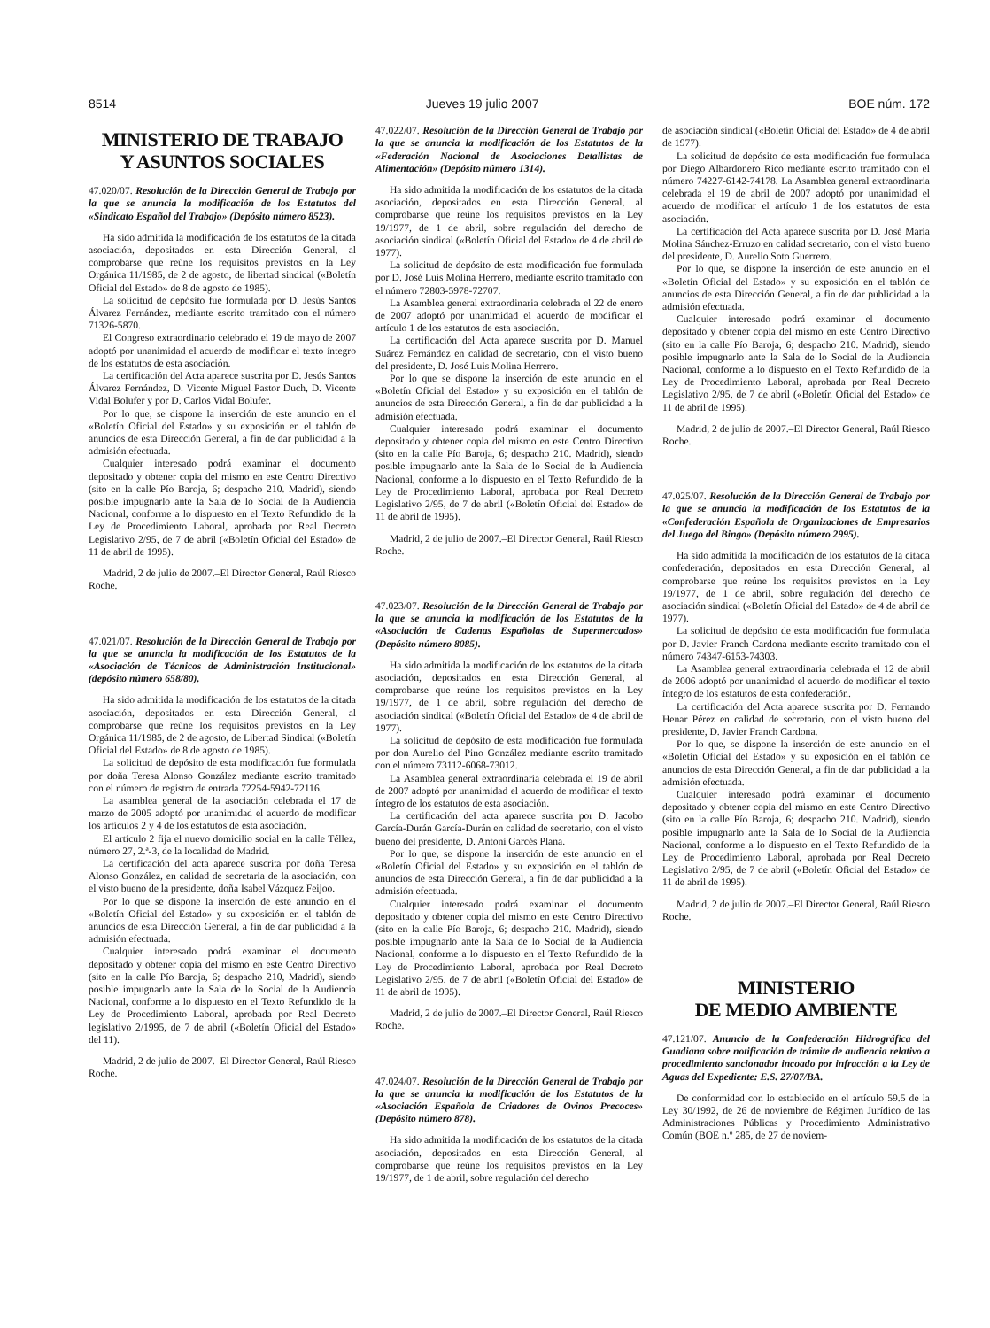8514 Jueves 19 julio 2007 BOE núm. 172
MINISTERIO DE TRABAJO
Y ASUNTOS SOCIALES
47.020/07. Resolución de la Dirección General de Trabajo por la que se anuncia la modificación de los Estatutos del «Sindicato Español del Trabajo» (Depósito número 8523).
Ha sido admitida la modificación de los estatutos de la citada asociación, depositados en esta Dirección General, al comprobarse que reúne los requisitos previstos en la Ley Orgánica 11/1985, de 2 de agosto, de libertad sindical («Boletín Oficial del Estado» de 8 de agosto de 1985).
La solicitud de depósito fue formulada por D. Jesús Santos Álvarez Fernández, mediante escrito tramitado con el número 71326-5870.
El Congreso extraordinario celebrado el 19 de mayo de 2007 adoptó por unanimidad el acuerdo de modificar el texto íntegro de los estatutos de esta asociación.
La certificación del Acta aparece suscrita por D. Jesús Santos Álvarez Fernández, D. Vicente Miguel Pastor Duch, D. Vicente Vidal Bolufer y por D. Carlos Vidal Bolufer.
Por lo que, se dispone la inserción de este anuncio en el «Boletín Oficial del Estado» y su exposición en el tablón de anuncios de esta Dirección General, a fin de dar publicidad a la admisión efectuada.
Cualquier interesado podrá examinar el documento depositado y obtener copia del mismo en este Centro Directivo (sito en la calle Pío Baroja, 6; despacho 210. Madrid), siendo posible impugnarlo ante la Sala de lo Social de la Audiencia Nacional, conforme a lo dispuesto en el Texto Refundido de la Ley de Procedimiento Laboral, aprobada por Real Decreto Legislativo 2/95, de 7 de abril («Boletín Oficial del Estado» de 11 de abril de 1995).
Madrid, 2 de julio de 2007.–El Director General, Raúl Riesco Roche.
47.021/07. Resolución de la Dirección General de Trabajo por la que se anuncia la modificación de los Estatutos de la «Asociación de Técnicos de Administración Institucional» (depósito número 658/80).
Ha sido admitida la modificación de los estatutos de la citada asociación, depositados en esta Dirección General, al comprobarse que reúne los requisitos previstos en la Ley Orgánica 11/1985, de 2 de agosto, de Libertad Sindical («Boletín Oficial del Estado» de 8 de agosto de 1985).
La solicitud de depósito de esta modificación fue formulada por doña Teresa Alonso González mediante escrito tramitado con el número de registro de entrada 72254-5942-72116.
La asamblea general de la asociación celebrada el 17 de marzo de 2005 adoptó por unanimidad el acuerdo de modificar los artículos 2 y 4 de los estatutos de esta asociación.
El artículo 2 fija el nuevo domicilio social en la calle Téllez, número 27, 2.ª-3, de la localidad de Madrid.
La certificación del acta aparece suscrita por doña Teresa Alonso González, en calidad de secretaria de la asociación, con el visto bueno de la presidente, doña Isabel Vázquez Feijoo.
Por lo que se dispone la inserción de este anuncio en el «Boletín Oficial del Estado» y su exposición en el tablón de anuncios de esta Dirección General, a fin de dar publicidad a la admisión efectuada.
Cualquier interesado podrá examinar el documento depositado y obtener copia del mismo en este Centro Directivo (sito en la calle Pío Baroja, 6; despacho 210, Madrid), siendo posible impugnarlo ante la Sala de lo Social de la Audiencia Nacional, conforme a lo dispuesto en el Texto Refundido de la Ley de Procedimiento Laboral, aprobada por Real Decreto legislativo 2/1995, de 7 de abril («Boletín Oficial del Estado» del 11).
Madrid, 2 de julio de 2007.–El Director General, Raúl Riesco Roche.
47.022/07. Resolución de la Dirección General de Trabajo por la que se anuncia la modificación de los Estatutos de la «Federación Nacional de Asociaciones Detallistas de Alimentación» (Depósito número 1314).
Ha sido admitida la modificación de los estatutos de la citada asociación, depositados en esta Dirección General, al comprobarse que reúne los requisitos previstos en la Ley 19/1977, de 1 de abril, sobre regulación del derecho de asociación sindical («Boletín Oficial del Estado» de 4 de abril de 1977).
La solicitud de depósito de esta modificación fue formulada por D. José Luis Molina Herrero, mediante escrito tramitado con el número 72803-5978-72707.
La Asamblea general extraordinaria celebrada el 22 de enero de 2007 adoptó por unanimidad el acuerdo de modificar el artículo 1 de los estatutos de esta asociación.
La certificación del Acta aparece suscrita por D. Manuel Suárez Fernández en calidad de secretario, con el visto bueno del presidente, D. José Luis Molina Herrero.
Por lo que se dispone la inserción de este anuncio en el «Boletín Oficial del Estado» y su exposición en el tablón de anuncios de esta Dirección General, a fin de dar publicidad a la admisión efectuada.
Cualquier interesado podrá examinar el documento depositado y obtener copia del mismo en este Centro Directivo (sito en la calle Pío Baroja, 6; despacho 210. Madrid), siendo posible impugnarlo ante la Sala de lo Social de la Audiencia Nacional, conforme a lo dispuesto en el Texto Refundido de la Ley de Procedimiento Laboral, aprobada por Real Decreto Legislativo 2/95, de 7 de abril («Boletín Oficial del Estado» de 11 de abril de 1995).
Madrid, 2 de julio de 2007.–El Director General, Raúl Riesco Roche.
47.023/07. Resolución de la Dirección General de Trabajo por la que se anuncia la modificación de los Estatutos de la «Asociación de Cadenas Españolas de Supermercados» (Depósito número 8085).
Ha sido admitida la modificación de los estatutos de la citada asociación, depositados en esta Dirección General, al comprobarse que reúne los requisitos previstos en la Ley 19/1977, de 1 de abril, sobre regulación del derecho de asociación sindical («Boletín Oficial del Estado» de 4 de abril de 1977).
La solicitud de depósito de esta modificación fue formulada por don Aurelio del Pino González mediante escrito tramitado con el número 73112-6068-73012.
La Asamblea general extraordinaria celebrada el 19 de abril de 2007 adoptó por unanimidad el acuerdo de modificar el texto íntegro de los estatutos de esta asociación.
La certificación del acta aparece suscrita por D. Jacobo García-Durán García-Durán en calidad de secretario, con el visto bueno del presidente, D. Antoni Garcés Plana.
Por lo que, se dispone la inserción de este anuncio en el «Boletín Oficial del Estado» y su exposición en el tablón de anuncios de esta Dirección General, a fin de dar publicidad a la admisión efectuada.
Cualquier interesado podrá examinar el documento depositado y obtener copia del mismo en este Centro Directivo (sito en la calle Pío Baroja, 6; despacho 210. Madrid), siendo posible impugnarlo ante la Sala de lo Social de la Audiencia Nacional, conforme a lo dispuesto en el Texto Refundido de la Ley de Procedimiento Laboral, aprobada por Real Decreto Legislativo 2/95, de 7 de abril («Boletín Oficial del Estado» de 11 de abril de 1995).
Madrid, 2 de julio de 2007.–El Director General, Raúl Riesco Roche.
47.024/07. Resolución de la Dirección General de Trabajo por la que se anuncia la modificación de los Estatutos de la «Asociación Española de Criadores de Ovinos Precoces» (Depósito número 878).
Ha sido admitida la modificación de los estatutos de la citada asociación, depositados en esta Dirección General, al comprobarse que reúne los requisitos previstos en la Ley 19/1977, de 1 de abril, sobre regulación del derecho
de asociación sindical («Boletín Oficial del Estado» de 4 de abril de 1977).
La solicitud de depósito de esta modificación fue formulada por Diego Albardonero Rico mediante escrito tramitado con el número 74227-6142-74178. La Asamblea general extraordinaria celebrada el 19 de abril de 2007 adoptó por unanimidad el acuerdo de modificar el artículo 1 de los estatutos de esta asociación.
La certificación del Acta aparece suscrita por D. José María Molina Sánchez-Erruzo en calidad secretario, con el visto bueno del presidente, D. Aurelio Soto Guerrero.
Por lo que, se dispone la inserción de este anuncio en el «Boletín Oficial del Estado» y su exposición en el tablón de anuncios de esta Dirección General, a fin de dar publicidad a la admisión efectuada.
Cualquier interesado podrá examinar el documento depositado y obtener copia del mismo en este Centro Directivo (sito en la calle Pío Baroja, 6; despacho 210. Madrid), siendo posible impugnarlo ante la Sala de lo Social de la Audiencia Nacional, conforme a lo dispuesto en el Texto Refundido de la Ley de Procedimiento Laboral, aprobada por Real Decreto Legislativo 2/95, de 7 de abril («Boletín Oficial del Estado» de 11 de abril de 1995).
Madrid, 2 de julio de 2007.–El Director General, Raúl Riesco Roche.
47.025/07. Resolución de la Dirección General de Trabajo por la que se anuncia la modificación de los Estatutos de la «Confederación Española de Organizaciones de Empresarios del Juego del Bingo» (Depósito número 2995).
Ha sido admitida la modificación de los estatutos de la citada confederación, depositados en esta Dirección General, al comprobarse que reúne los requisitos previstos en la Ley 19/1977, de 1 de abril, sobre regulación del derecho de asociación sindical («Boletín Oficial del Estado» de 4 de abril de 1977).
La solicitud de depósito de esta modificación fue formulada por D. Javier Franch Cardona mediante escrito tramitado con el número 74347-6153-74303.
La Asamblea general extraordinaria celebrada el 12 de abril de 2006 adoptó por unanimidad el acuerdo de modificar el texto íntegro de los estatutos de esta confederación.
La certificación del Acta aparece suscrita por D. Fernando Henar Pérez en calidad de secretario, con el visto bueno del presidente, D. Javier Franch Cardona.
Por lo que, se dispone la inserción de este anuncio en el «Boletín Oficial del Estado» y su exposición en el tablón de anuncios de esta Dirección General, a fin de dar publicidad a la admisión efectuada.
Cualquier interesado podrá examinar el documento depositado y obtener copia del mismo en este Centro Directivo (sito en la calle Pío Baroja, 6; despacho 210. Madrid), siendo posible impugnarlo ante la Sala de lo Social de la Audiencia Nacional, conforme a lo dispuesto en el Texto Refundido de la Ley de Procedimiento Laboral, aprobada por Real Decreto Legislativo 2/95, de 7 de abril («Boletín Oficial del Estado» de 11 de abril de 1995).
Madrid, 2 de julio de 2007.–El Director General, Raúl Riesco Roche.
MINISTERIO
DE MEDIO AMBIENTE
47.121/07. Anuncio de la Confederación Hidrográfica del Guadiana sobre notificación de trámite de audiencia relativo a procedimiento sancionador incoado por infracción a la Ley de Aguas del Expediente: E.S. 27/07/BA.
De conformidad con lo establecido en el artículo 59.5 de la Ley 30/1992, de 26 de noviembre de Régimen Jurídico de las Administraciones Públicas y Procedimiento Administrativo Común (BOE n.º 285, de 27 de noviem-